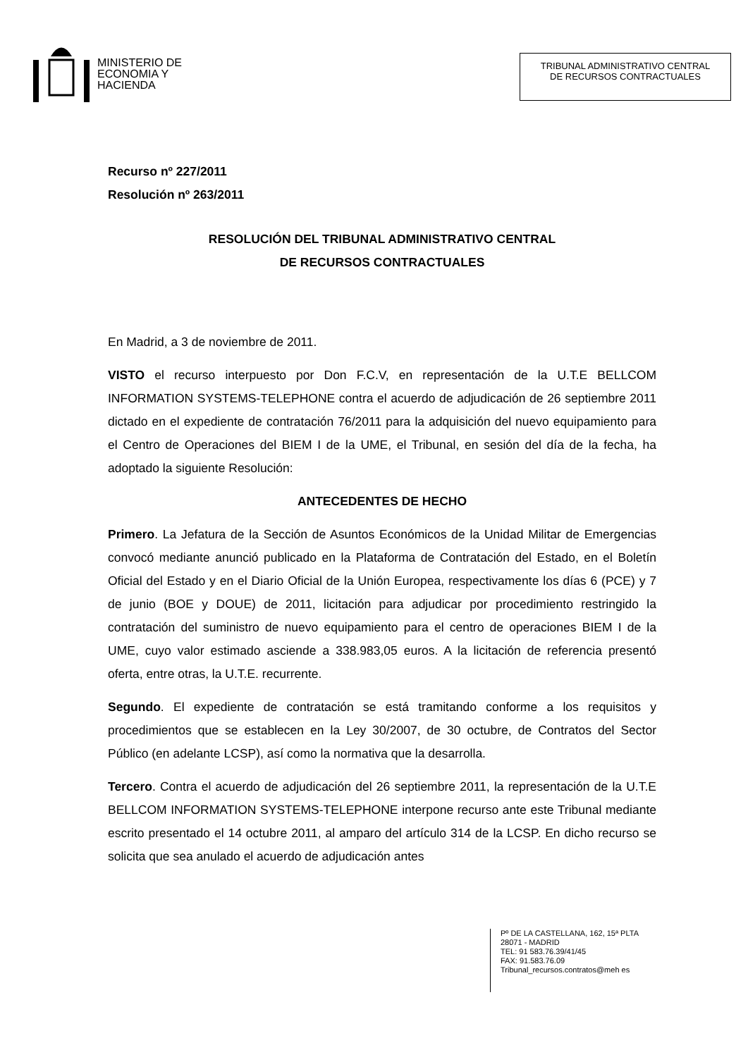MINISTERIO DE
ECONOMIA Y
HACIENDA
TRIBUNAL ADMINISTRATIVO CENTRAL
DE RECURSOS CONTRACTUALES
Recurso nº 227/2011
Resolución nº 263/2011
RESOLUCIÓN DEL TRIBUNAL ADMINISTRATIVO CENTRAL
DE RECURSOS CONTRACTUALES
En Madrid, a 3 de noviembre de 2011.
VISTO el recurso interpuesto por Don F.C.V, en representación de la U.T.E BELLCOM INFORMATION SYSTEMS-TELEPHONE contra el acuerdo de adjudicación de 26 septiembre 2011 dictado en el expediente de contratación 76/2011 para la adquisición del nuevo equipamiento para el Centro de Operaciones del BIEM I de la UME, el Tribunal, en sesión del día de la fecha, ha adoptado la siguiente Resolución:
ANTECEDENTES DE HECHO
Primero. La Jefatura de la Sección de Asuntos Económicos de la Unidad Militar de Emergencias convocó mediante anunció publicado en la Plataforma de Contratación del Estado, en el Boletín Oficial del Estado y en el Diario Oficial de la Unión Europea, respectivamente los días 6 (PCE) y 7 de junio (BOE y DOUE) de 2011, licitación para adjudicar por procedimiento restringido la contratación del suministro de nuevo equipamiento para el centro de operaciones BIEM I de la UME, cuyo valor estimado asciende a 338.983,05 euros. A la licitación de referencia presentó oferta, entre otras, la U.T.E. recurrente.
Segundo. El expediente de contratación se está tramitando conforme a los requisitos y procedimientos que se establecen en la Ley 30/2007, de 30 octubre, de Contratos del Sector Público (en adelante LCSP), así como la normativa que la desarrolla.
Tercero. Contra el acuerdo de adjudicación del 26 septiembre 2011, la representación de la U.T.E BELLCOM INFORMATION SYSTEMS-TELEPHONE interpone recurso ante este Tribunal mediante escrito presentado el 14 octubre 2011, al amparo del artículo 314 de la LCSP. En dicho recurso se solicita que sea anulado el acuerdo de adjudicación antes
Pº DE LA CASTELLANA, 162, 15ª PLTA
28071 - MADRID
TEL: 91 583.76.39/41/45
FAX: 91.583.76.09
Tribunal_recursos.contratos@meh es